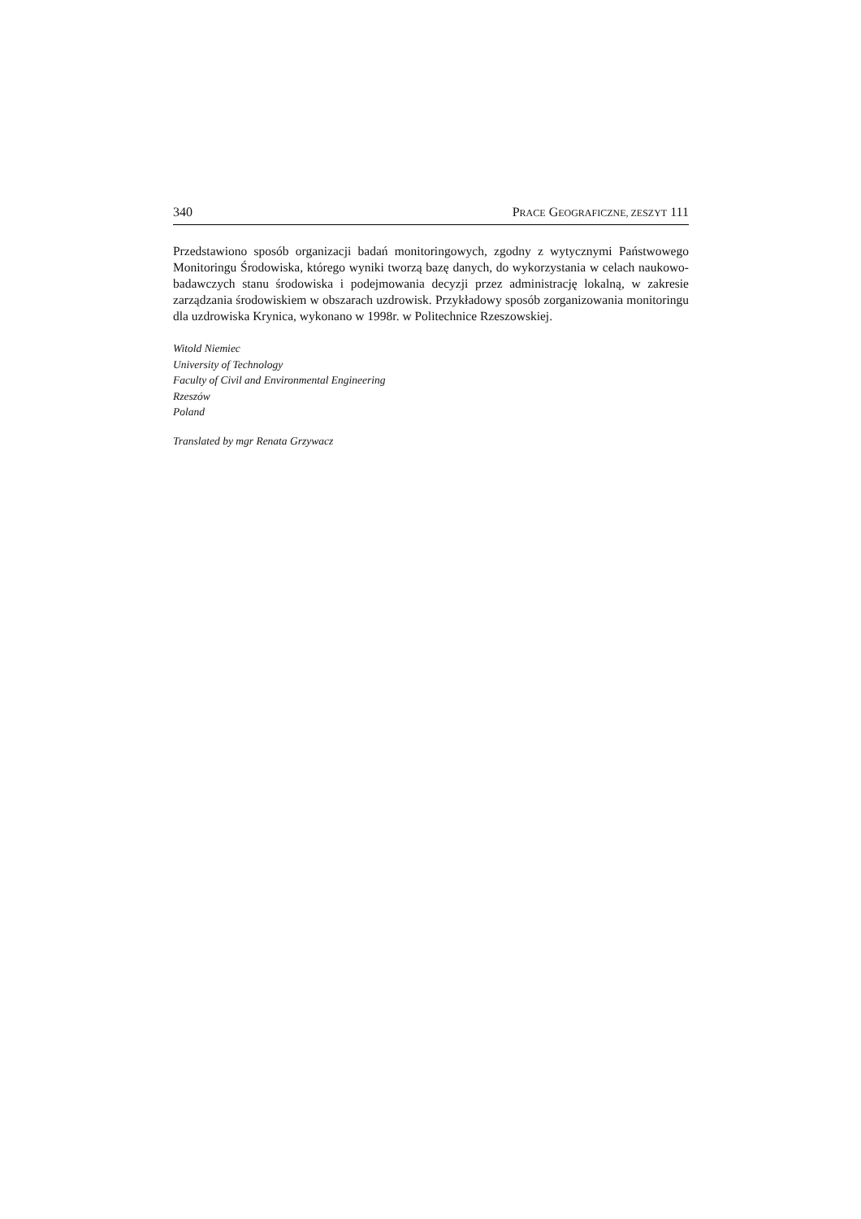340 PRACE GEOGRAFICZNE, ZESZYT 111
Przedstawiono sposób organizacji badań monitoringowych, zgodny z wytycznymi Państwowego Monitoringu Środowiska, którego wyniki tworzą bazę danych, do wykorzystania w celach naukowo-badawczych stanu środowiska i podejmowania decyzji przez administrację lokalną, w zakresie zarządzania środowiskiem w obszarach uzdrowisk. Przykładowy sposób zorganizowania monitoringu dla uzdrowiska Krynica, wykonano w 1998r. w Politechnice Rzeszowskiej.
Witold Niemiec
University of Technology
Faculty of Civil and Environmental Engineering
Rzeszów
Poland
Translated by mgr Renata Grzywacz